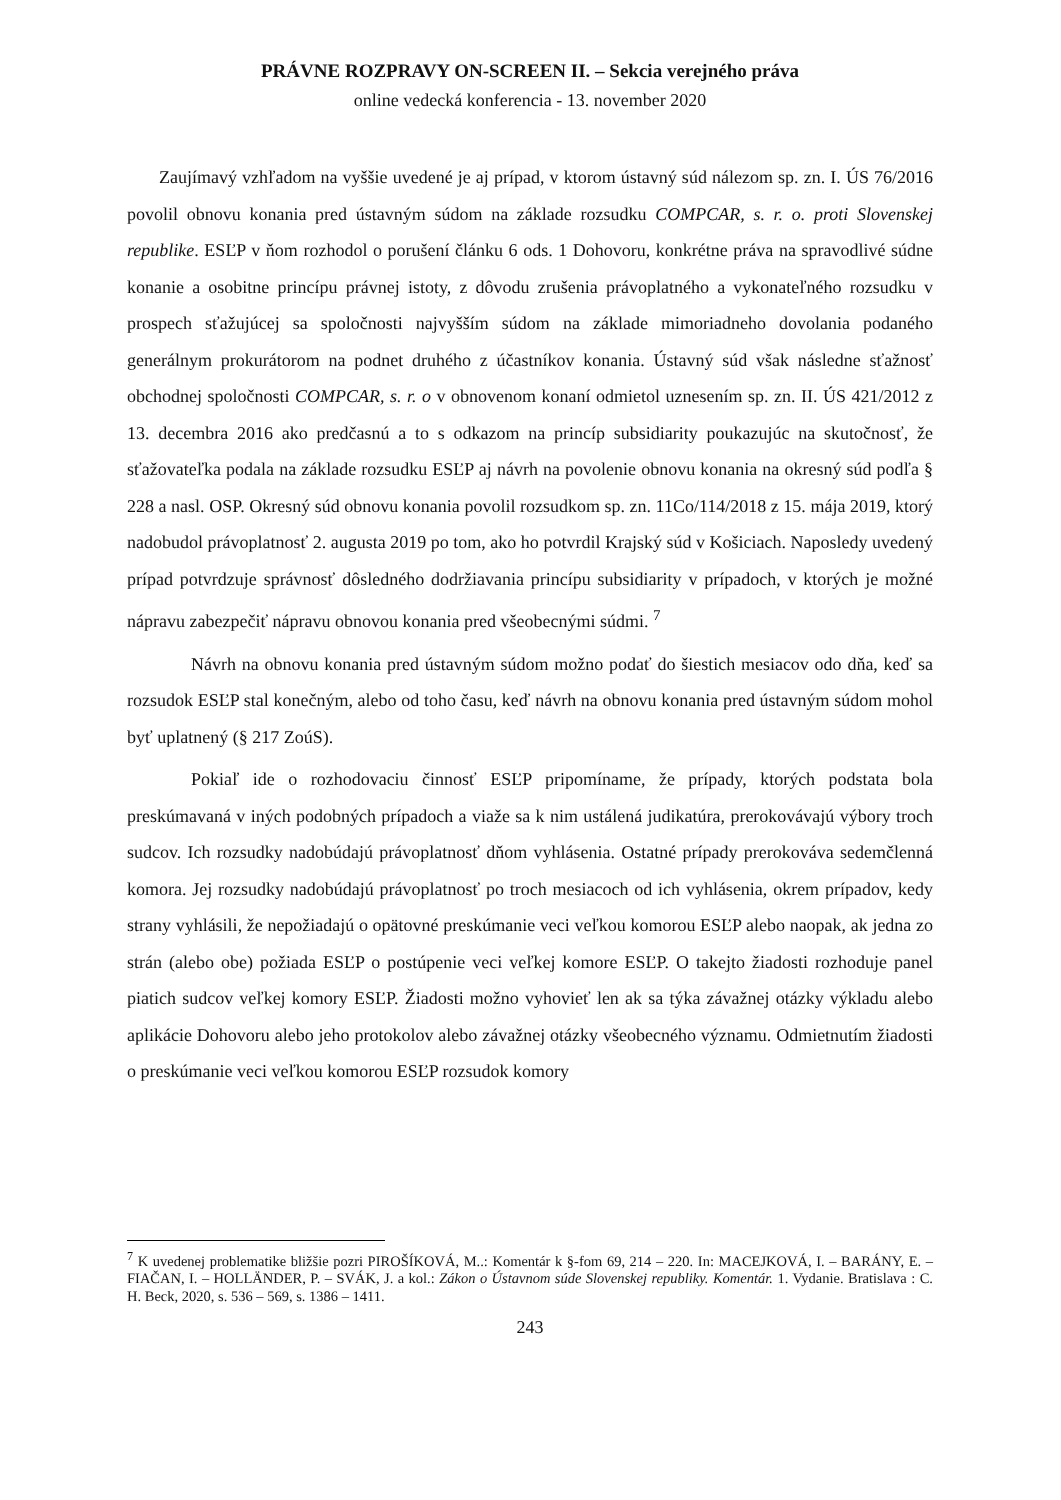PRÁVNE ROZPRAVY ON-SCREEN II. – Sekcia verejného práva
online vedecká konferencia - 13. november 2020
Zaujímavý vzhľadom na vyššie uvedené je aj prípad, v ktorom ústavný súd nálezom sp. zn. I. ÚS 76/2016 povolil obnovu konania pred ústavným súdom na základe rozsudku COMPCAR, s. r. o. proti Slovenskej republike. ESĽP v ňom rozhodol o porušení článku 6 ods. 1 Dohovoru, konkrétne práva na spravodlivé súdne konanie a osobitne princípu právnej istoty, z dôvodu zrušenia právoplatného a vykonateľného rozsudku v prospech sťažujúcej sa spoločnosti najvyšším súdom na základe mimoriadneho dovolania podaného generálnym prokurátorom na podnet druhého z účastníkov konania. Ústavný súd však následne sťažnosť obchodnej spoločnosti COMPCAR, s. r. o v obnovenom konaní odmietol uznesením sp. zn. II. ÚS 421/2012 z 13. decembra 2016 ako predčasnú a to s odkazom na princíp subsidiarity poukazujúc na skutočnosť, že sťažovateľka podala na základe rozsudku ESĽP aj návrh na povolenie obnovu konania na okresný súd podľa § 228 a nasl. OSP. Okresný súd obnovu konania povolil rozsudkom sp. zn. 11Co/114/2018 z 15. mája 2019, ktorý nadobudol právoplatnosť 2. augusta 2019 po tom, ako ho potvrdil Krajský súd v Košiciach. Naposledy uvedený prípad potvrdzuje správnosť dôsledného dodržiavania princípu subsidiarity v prípadoch, v ktorých je možné nápravu zabezpečiť nápravu obnovou konania pred všeobecnými súdmi. <sup>7</sup>
Návrh na obnovu konania pred ústavným súdom možno podať do šiestich mesiacov odo dňa, keď sa rozsudok ESĽP stal konečným, alebo od toho času, keď návrh na obnovu konania pred ústavným súdom mohol byť uplatnený (§ 217 ZoúS).
Pokiaľ ide o rozhodovaciu činnosť ESĽP pripomíname, že prípady, ktorých podstata bola preskúmavaná v iných podobných prípadoch a viaže sa k nim ustálená judikatúra, prerokovávajú výbory troch sudcov. Ich rozsudky nadobúdajú právoplatnosť dňom vyhlásenia. Ostatné prípady prerokováva sedemčlenná komora. Jej rozsudky nadobúdajú právoplatnosť po troch mesiacoch od ich vyhlásenia, okrem prípadov, kedy strany vyhlásili, že nepožiadajú o opätovné preskúmanie veci veľkou komorou ESĽP alebo naopak, ak jedna zo strán (alebo obe) požiada ESĽP o postúpenie veci veľkej komore ESĽP. O takejto žiadosti rozhoduje panel piatich sudcov veľkej komory ESĽP. Žiadosti možno vyhovieť len ak sa týka závažnej otázky výkladu alebo aplikácie Dohovoru alebo jeho protokolov alebo závažnej otázky všeobecného významu. Odmietnutím žiadosti o preskúmanie veci veľkou komorou ESĽP rozsudok komory
<sup>7</sup> K uvedenej problematike bližšie pozri PIROŠÍKOVÁ, M..: Komentár k §-fom 69, 214 – 220. In: MACEJKOVÁ, I. – BARÁNY, E. – FIAČAN, I. – HOLLÄNDER, P. – SVÁK, J. a kol.: Zákon o Ústavnom súde Slovenskej republiky. Komentár. 1. Vydanie. Bratislava : C. H. Beck, 2020, s. 536 – 569, s. 1386 – 1411.
243